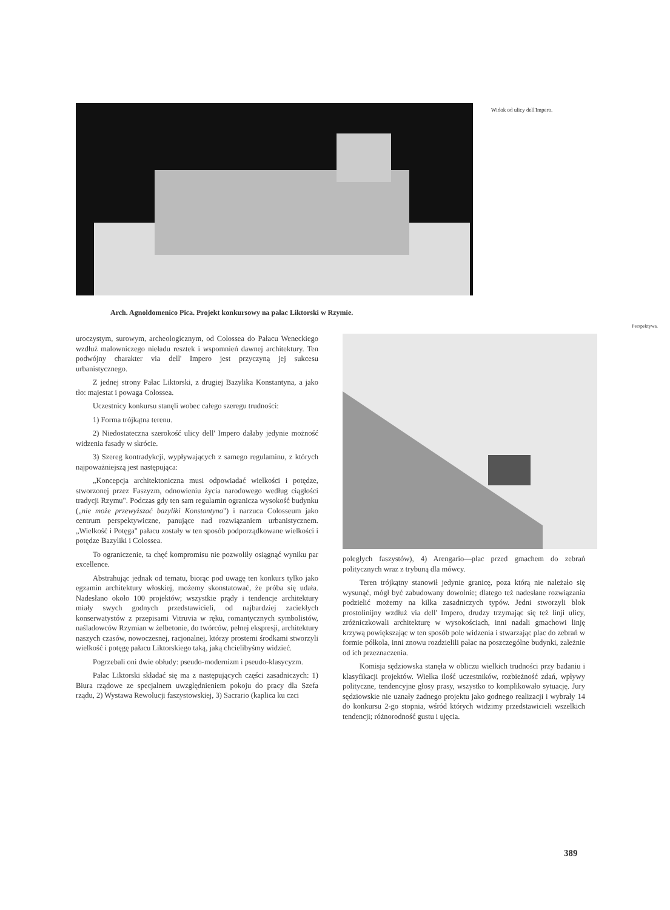Widok od ulicy dell'Impero.
Arch. Agnoldomenico Pica. Projekt konkursowy na pałac Liktorski w Rzymie.
Perspektywa.
uroczystym, surowym, archeologicznym, od Colossea do Pałacu Weneckiego wzdłuż malowniczego nieładu resztek i wspomnień dawnej architektury. Ten podwójny charakter via dell' Impero jest przyczyną jej sukcesu urbanistycznego.
Z jednej strony Pałac Liktorski, z drugiej Bazylika Konstantyna, a jako tło: majestat i powaga Colossea.
Uczestnicy konkursu stanęli wobec całego szeregu trudności:
1) Forma trójkątna terenu.
2) Niedostateczna szerokość ulicy dell' Impero dałaby jedynie możność widzenia fasady w skrócie.
3) Szereg kontradykcji, wypływających z samego regulaminu, z których najpoważniejszą jest następująca:
„Koncepcja architektoniczna musi odpowiadać wielkości i potędze, stworzonej przez Faszyzm, odnowieniu życia narodowego według ciągłości tradycji Rzymu". Podczas gdy ten sam regulamin ogranicza wysokość budynku („nie może przewyższać bazyliki Konstantyna") i narzuca Colosseum jako centrum perspektywiczne, panujące nad rozwiązaniem urbanistycznem. „Wielkość i Potęga" pałacu zostały w ten sposób podporządkowane wielkości i potędze Bazyliki i Colossea.
To ograniczenie, ta chęć kompromisu nie pozwoliły osiągnąć wyniku par excellence.
Abstrahując jednak od tematu, biorąc pod uwagę ten konkurs tylko jako egzamin architektury włoskiej, możemy skonstatować, że próba się udała. Nadesłano około 100 projektów; wszystkie prądy i tendencje architektury miały swych godnych przedstawicieli, od najbardziej zaciekłych konserwatystów z przepisami Vitruvia w ręku, romantycznych symbolistów, naśladowców Rzymian w żelbetonie, do twórców, pełnej ekspresji, architektury naszych czasów, nowoczesnej, racjonalnej, którzy prostemi środkami stworzyli wielkość i potęgę pałacu Liktorskiego taką, jaką chcielibyśmy widzieć.
Pogrzebali oni dwie obłudy: pseudo-modernizm i pseudo-klasycyzm.
Pałac Liktorski składać się ma z następujących części zasadniczych: 1) Biura rządowe ze specjalnem uwzględnieniem pokoju do pracy dla Szefa rządu, 2) Wystawa Rewolucji faszystowskiej, 3) Sacrario (kaplica ku czci
poległych faszystów), 4) Arengario—plac przed gmachem do zebrań politycznych wraz z trybuną dla mówcy.
Teren trójkątny stanowił jedynie granicę, poza którą nie należało się wysunąć, mógł być zabudowany dowolnie; dlatego też nadesłane rozwiązania podzielić możemy na kilka zasadniczych typów. Jedni stworzyli blok prostolinijny wzdłuż via dell' Impero, drudzy trzymając się też linji ulicy, zróżniczkowali architekturę w wysokościach, inni nadali gmachowi linję krzywą powiększając w ten sposób pole widzenia i stwarzając plac do zebrań w formie półkola, inni znowu rozdzielili pałac na poszczególne budynki, zależnie od ich przeznaczenia.
Komisja sędziowska stanęła w obliczu wielkich trudności przy badaniu i klasyfikacji projektów. Wielka ilość uczestników, rozbieżność zdań, wpływy polityczne, tendencyjne głosy prasy, wszystko to komplikowało sytuację. Jury sędziowskie nie uznały żadnego projektu jako godnego realizacji i wybrały 14 do konkursu 2-go stopnia, wśród których widzimy przedstawicieli wszelkich tendencji; różnorodność gustu i ujęcia.
389